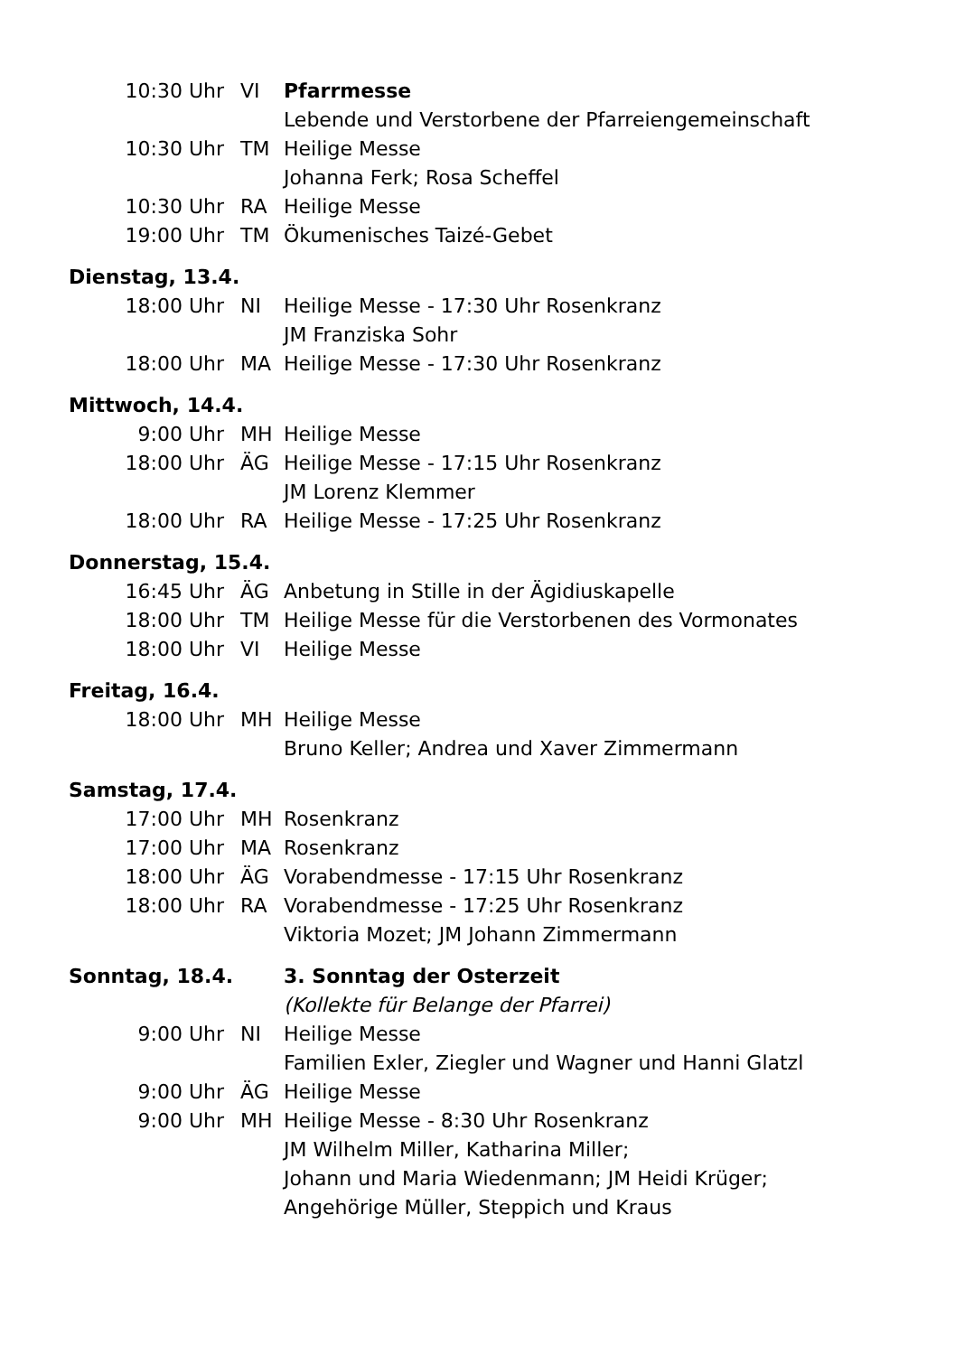| 10:30 Uhr | VI | Pfarrmesse |
| | | Lebende und Verstorbene der Pfarreiengemeinschaft |
| 10:30 Uhr | TM | Heilige Messe |
| | | Johanna Ferk; Rosa Scheffel |
| 10:30 Uhr | RA | Heilige Messe |
| 19:00 Uhr | TM | Ökumenisches Taizé-Gebet |
| Dienstag, 13.4. | | |
| 18:00 Uhr | NI | Heilige Messe - 17:30 Uhr Rosenkranz |
| | | JM Franziska Sohr |
| 18:00 Uhr | MA | Heilige Messe - 17:30 Uhr Rosenkranz |
| Mittwoch, 14.4. | | |
| 9:00 Uhr | MH | Heilige Messe |
| 18:00 Uhr | ÄG | Heilige Messe - 17:15 Uhr Rosenkranz |
| | | JM Lorenz Klemmer |
| 18:00 Uhr | RA | Heilige Messe - 17:25 Uhr Rosenkranz |
| Donnerstag, 15.4. | | |
| 16:45 Uhr | ÄG | Anbetung in Stille in der Ägidiuskapelle |
| 18:00 Uhr | TM | Heilige Messe für die Verstorbenen des Vormonates |
| 18:00 Uhr | VI | Heilige Messe |
| Freitag, 16.4. | | |
| 18:00 Uhr | MH | Heilige Messe |
| | | Bruno Keller; Andrea und Xaver Zimmermann |
| Samstag, 17.4. | | |
| 17:00 Uhr | MH | Rosenkranz |
| 17:00 Uhr | MA | Rosenkranz |
| 18:00 Uhr | ÄG | Vorabendmesse - 17:15 Uhr Rosenkranz |
| 18:00 Uhr | RA | Vorabendmesse - 17:25 Uhr Rosenkranz |
| | | Viktoria Mozet; JM Johann Zimmermann |
| Sonntag, 18.4. | | 3. Sonntag der Osterzeit |
| | | (Kollekte für Belange der Pfarrei) |
| 9:00 Uhr | NI | Heilige Messe |
| | | Familien Exler, Ziegler und Wagner und Hanni Glatzl |
| 9:00 Uhr | ÄG | Heilige Messe |
| 9:00 Uhr | MH | Heilige Messe - 8:30 Uhr Rosenkranz |
| | | JM Wilhelm Miller, Katharina Miller; |
| | | Johann und Maria Wiedenmann; JM Heidi Krüger; |
| | | Angehörige Müller, Steppich und Kraus |